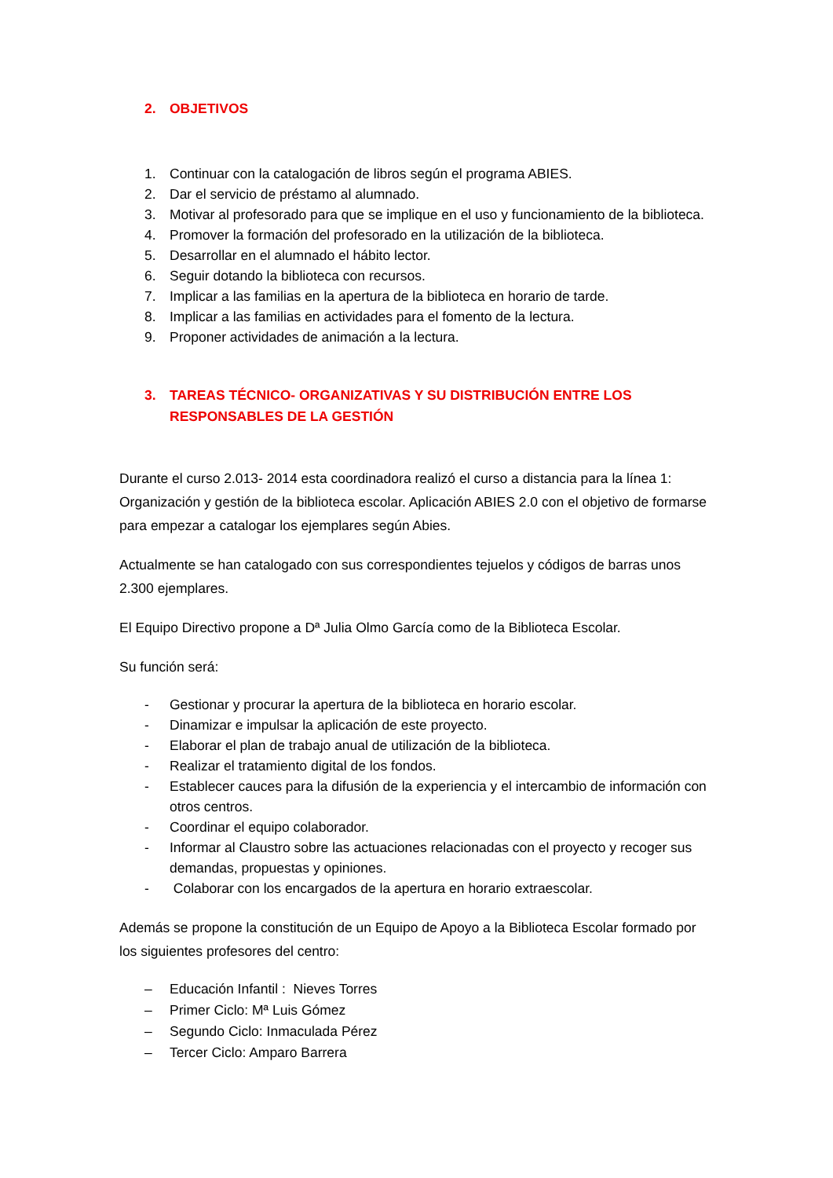2. OBJETIVOS
1. Continuar con la catalogación de libros según el programa ABIES.
2. Dar el servicio de préstamo al alumnado.
3. Motivar al profesorado para que se implique en el uso y funcionamiento de la biblioteca.
4. Promover la formación del profesorado en la utilización de la biblioteca.
5. Desarrollar en el alumnado el hábito lector.
6. Seguir dotando la biblioteca con recursos.
7. Implicar a las familias en la apertura de la biblioteca en horario de tarde.
8. Implicar a las familias en actividades para el fomento de la lectura.
9. Proponer actividades de animación a la lectura.
3. TAREAS TÉCNICO- ORGANIZATIVAS Y SU DISTRIBUCIÓN ENTRE LOS RESPONSABLES DE LA GESTIÓN
Durante el curso 2.013- 2014 esta coordinadora realizó el curso a distancia para la línea 1: Organización y gestión de la biblioteca escolar. Aplicación ABIES 2.0 con el objetivo de formarse para empezar a catalogar los ejemplares según Abies.
Actualmente se han catalogado con sus correspondientes tejuelos y códigos de barras unos 2.300 ejemplares.
El Equipo Directivo propone a Dª Julia Olmo García como de la Biblioteca Escolar.
Su función será:
- Gestionar y procurar la apertura de la biblioteca en horario escolar.
- Dinamizar e impulsar la aplicación de este proyecto.
- Elaborar el plan de trabajo anual de utilización de la biblioteca.
- Realizar el tratamiento digital de los fondos.
- Establecer cauces para la difusión de la experiencia y el intercambio de información con otros centros.
- Coordinar el equipo colaborador.
- Informar al Claustro sobre las actuaciones relacionadas con el proyecto y recoger sus demandas, propuestas y opiniones.
- Colaborar con los encargados de la apertura en horario extraescolar.
Además se propone la constitución de un Equipo de Apoyo a la Biblioteca Escolar formado por los siguientes profesores del centro:
– Educación Infantil : Nieves Torres
– Primer Ciclo: Mª Luis Gómez
– Segundo Ciclo: Inmaculada Pérez
– Tercer Ciclo: Amparo Barrera